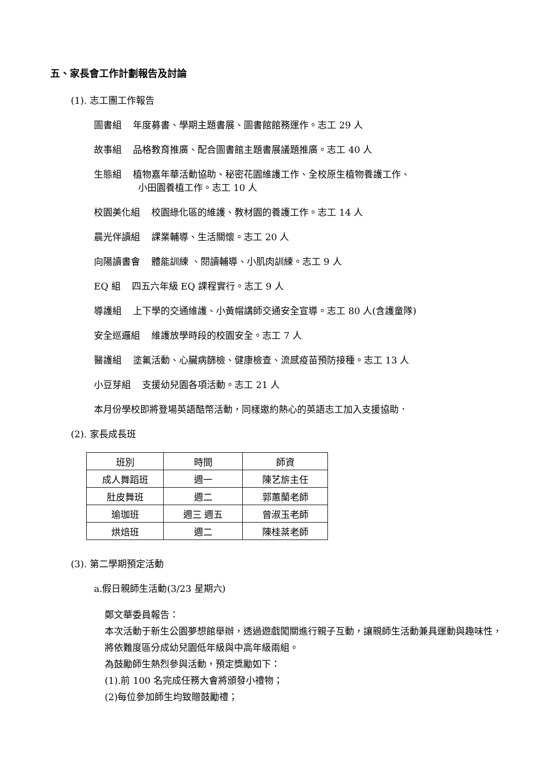五、家長會工作計劃報告及討論
(1). 志工團工作報告
圖書組 年度募書、學期主題書展、圖書館館務運作。志工 29 人
故事組 品格教育推廣、配合圖書館主題書展議題推廣。志工 40 人
生態組 植物嘉年華活動協助、秘密花園維護工作、全校原生植物養護工作、
小田園養植工作。志工 10 人
校園美化組 校園綠化區的維護、教材園的養護工作。志工 14 人
晨光伴讀組 課業輔導、生活關懷。志工 20 人
向陽讀書會 體能訓練 、閱讀輔導、小肌肉訓練。志工 9 人
EQ 組 四五六年級 EQ 課程實行。志工 9 人
導護組 上下學的交通維護、小黃帽講師交通安全宣導。志工 80 人(含護童隊)
安全巡邏組 維護放學時段的校園安全。志工 7 人
醫護組 塗氟活動、心臟病篩檢、健康檢查、流感疫苗預防接種。志工 13 人
小豆芽組 支援幼兒園各項活動。志工 21 人
本月份學校即將登場英語酷幣活動，同樣邀約熱心的英語志工加入支援協助．
(2). 家長成長班
| 班別 | 時間 | 師資 |
| --- | --- | --- |
| 成人舞蹈班 | 週一 | 陳艺旂主任 |
| 肚皮舞班 | 週二 | 郭蕙蘭老師 |
| 瑜珈班 | 週三 週五 | 曾淑玉老師 |
| 烘焙班 | 週二 | 陳桂棻老師 |
(3). 第二學期預定活動
a.假日親師生活動(3/23 星期六)
鄭文華委員報告：
本次活動于新生公園夢想館舉辦，透過遊戲闖關進行親子互動，讓親師生活動兼具運動與趣味性，將依難度區分成幼兒園低年級與中高年級兩組。
為鼓勵師生熱烈參與活動，預定獎勵如下：
(1).前 100 名完成任務大會將頒發小禮物；
(2)每位參加師生均致贈鼓勵禮；